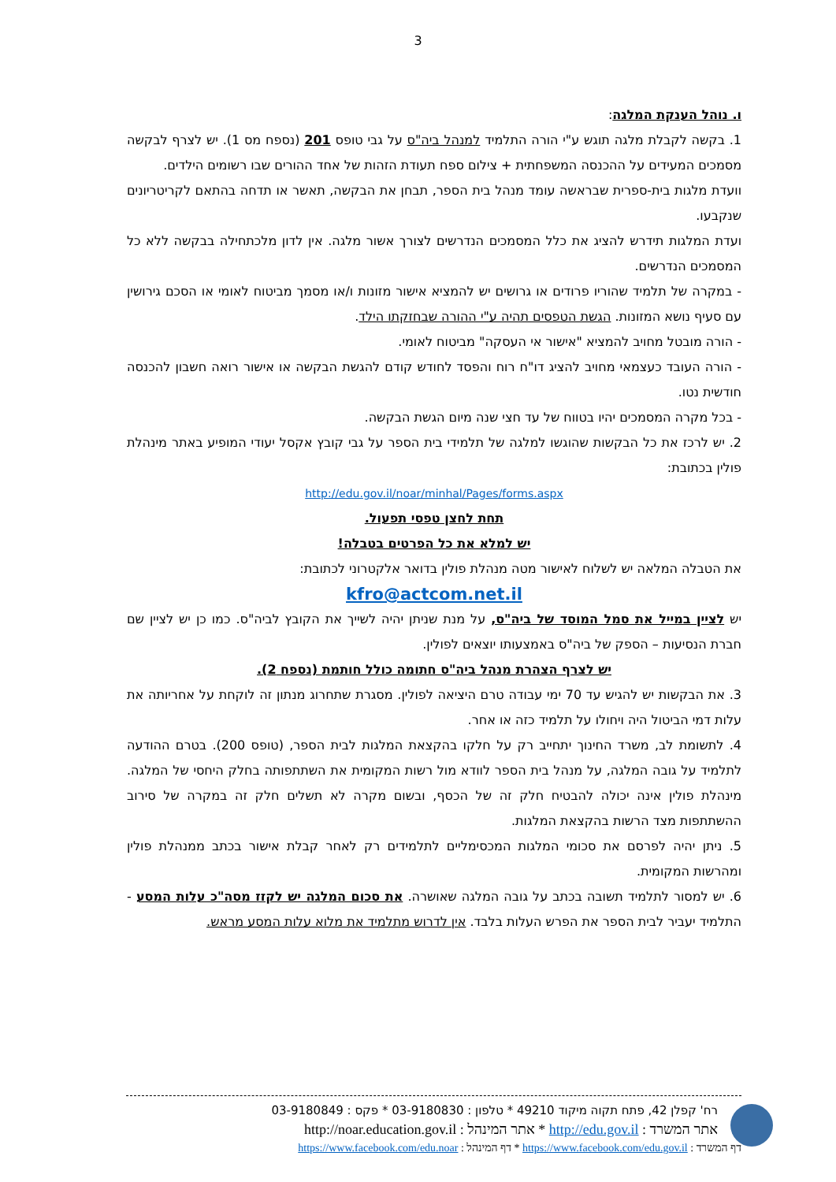3
ו. נוהל הענקת המלגה:
1. בקשה לקבלת מלגה תוגש ע"י הורה התלמיד למנהל ביה"ס על גבי טופס 201 (נספח מס 1). יש לצרף לבקשה מסמכים המעידים על ההכנסה המשפחתית + צילום ספח תעודת הזהות של אחד ההורים שבו רשומים הילדים.
וועדת מלגות בית-ספרית שבראשה עומד מנהל בית הספר, תבחן את הבקשה, תאשר או תדחה בהתאם לקריטריונים שנקבעו.
ועדת המלגות תידרש להציג את כלל המסמכים הנדרשים לצורך אשור מלגה. אין לדון מלכתחילה בבקשה ללא כל המסמכים הנדרשים.
- במקרה של תלמיד שהוריו פרודים או גרושים יש להמציא אישור מזונות ו/או מסמך מביטוח לאומי או הסכם גירושין עם סעיף נושא המזונות. הגשת הטפסים תהיה ע"י ההורה שבחזקתו הילד.
- הורה מובטל מחויב להמציא "אישור אי העסקה" מביטוח לאומי.
- הורה העובד כעצמאי מחויב להציג דו"ח רוח והפסד לחודש קודם להגשת הבקשה או אישור רואה חשבון להכנסה חודשית נטו.
- בכל מקרה המסמכים יהיו בטווח של עד חצי שנה מיום הגשת הבקשה.
2. יש לרכז את כל הבקשות שהוגשו למלגה של תלמידי בית הספר על גבי קובץ אקסל יעודי המופיע באתר מינהלת פולין בכתובת:
http://edu.gov.il/noar/minhal/Pages/forms.aspx
תחת לחצן טפסי תפעול.
יש למלא את כל הפרטים בטבלה!
את הטבלה המלאה יש לשלוח לאישור מטה מנהלת פולין בדואר אלקטרוני לכתובת:
kfro@actcom.net.il
יש לציין במייל את סמל המוסד של ביה"ס, על מנת שניתן יהיה לשייך את הקובץ לביה"ס. כמו כן יש לציין שם חברת הנסיעות – הספק של ביה"ס באמצעותו יוצאים לפולין.
יש לצרף הצהרת מנהל ביה"ס חתומה כולל חותמת (נספח 2).
3. את הבקשות יש להגיש עד 70 ימי עבודה טרם היציאה לפולין. מסגרת שתחרוג מנתון זה לוקחת על אחריותה את עלות דמי הביטול היה ויחולו על תלמיד כזה או אחר.
4. לתשומת לב, משרד החינוך יתחייב רק על חלקו בהקצאת המלגות לבית הספר, (טופס 200). בטרם ההודעה לתלמיד על גובה המלגה, על מנהל בית הספר לוודא מול רשות המקומית את השתתפותה בחלק היחסי של המלגה. מינהלת פולין אינה יכולה להבטיח חלק זה של הכסף, ובשום מקרה לא תשלים חלק זה במקרה של סירוב ההשתתפות מצד הרשות בהקצאת המלגות.
5. ניתן יהיה לפרסם את סכומי המלגות המכסימליים לתלמידים רק לאחר קבלת אישור בכתב ממנהלת פולין ומהרשות המקומית.
6. יש למסור לתלמיד תשובה בכתב על גובה המלגה שאושרה. את סכום המלגה יש לקזז מסה"כ עלות המסע - התלמיד יעביר לבית הספר את הפרש העלות בלבד. אין לדרוש מתלמיד את מלוא עלות המסע מראש.
רח' קפלן 42, פתח תקוה מיקוד 49210 * טלפון : 03-9180830 * פקס : 03-9180849
אתר המשרד : http://edu.gov.il * אתר המינהל : http://noar.education.gov.il
דף המשרד : https://www.facebook.com/edu.gov.il * דף המינהל : https://www.facebook.com/edu.noar